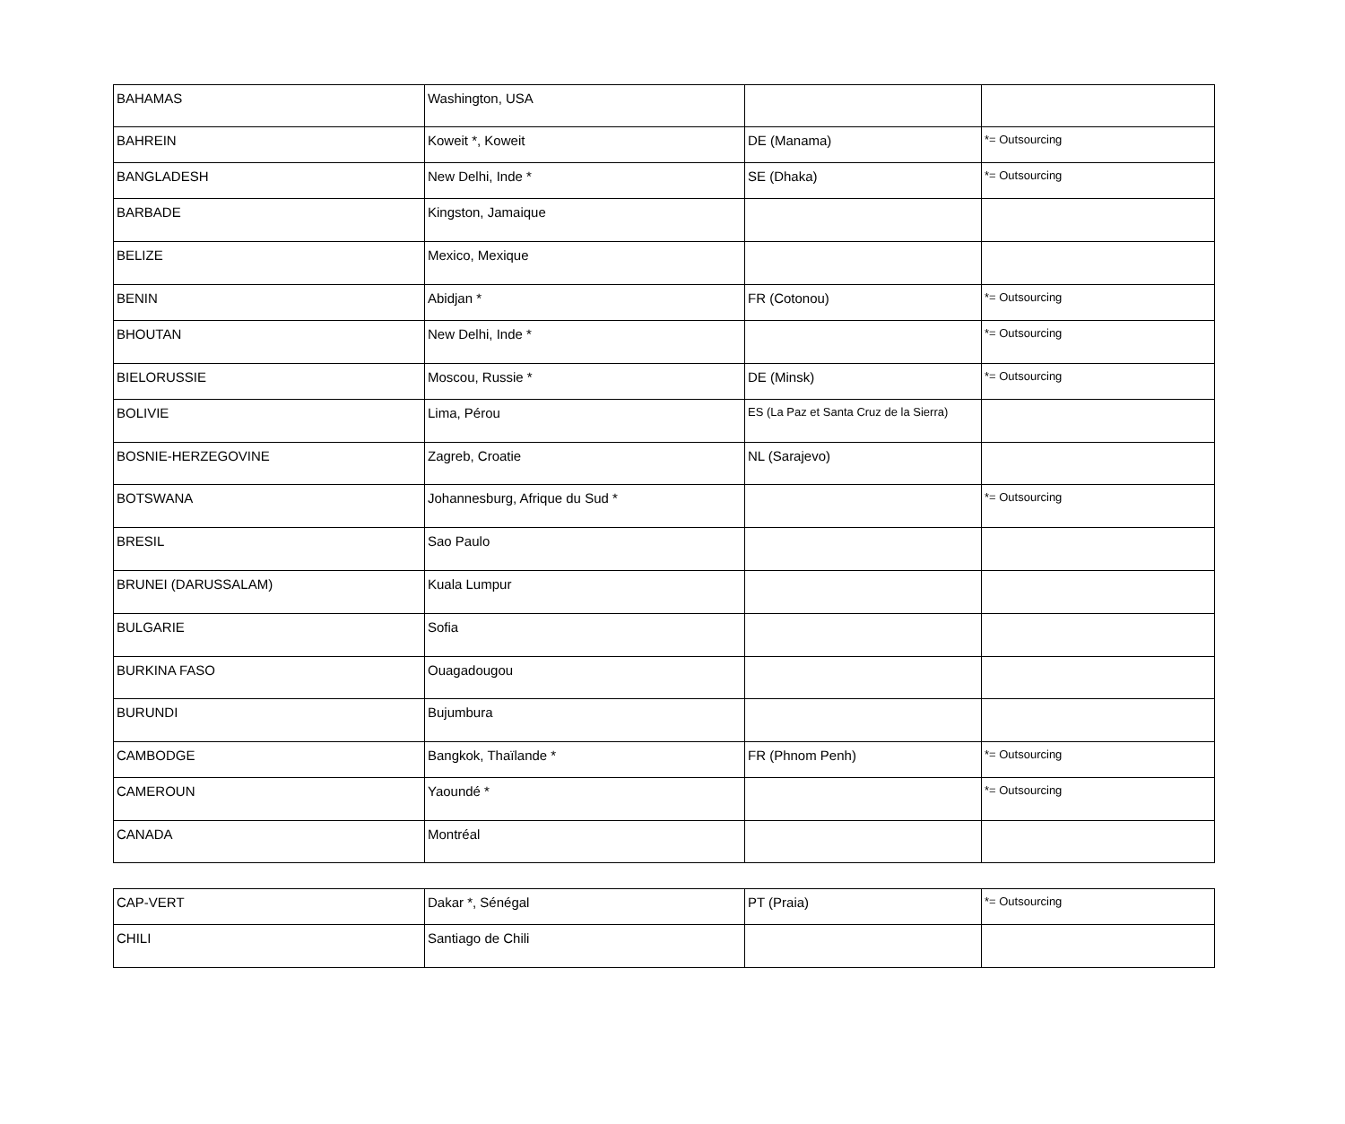| BAHAMAS | Washington, USA | | |
| BAHREIN | Koweit *, Koweit | DE (Manama) | *= Outsourcing |
| BANGLADESH | New Delhi, Inde * | SE (Dhaka) | *= Outsourcing |
| BARBADE | Kingston, Jamaique | | |
| BELIZE | Mexico, Mexique | | |
| BENIN | Abidjan * | FR (Cotonou) | *= Outsourcing |
| BHOUTAN | New Delhi, Inde * | | *= Outsourcing |
| BIELORUSSIE | Moscou, Russie * | DE (Minsk) | *= Outsourcing |
| BOLIVIE | Lima, Pérou | ES (La Paz et Santa Cruz de la Sierra) | |
| BOSNIE-HERZEGOVINE | Zagreb, Croatie | NL (Sarajevo) | |
| BOTSWANA | Johannesburg, Afrique du Sud * | | *= Outsourcing |
| BRESIL | Sao Paulo | | |
| BRUNEI (DARUSSALAM) | Kuala Lumpur | | |
| BULGARIE | Sofia | | |
| BURKINA FASO | Ouagadougou | | |
| BURUNDI | Bujumbura | | |
| CAMBODGE | Bangkok, Thaïlande * | FR (Phnom Penh) | *= Outsourcing |
| CAMEROUN | Yaoundé * | | *= Outsourcing |
| CANADA | Montréal | | |
| CAP-VERT | Dakar *, Sénégal | PT (Praia) | *= Outsourcing |
| CHILI | Santiago de Chili | | |